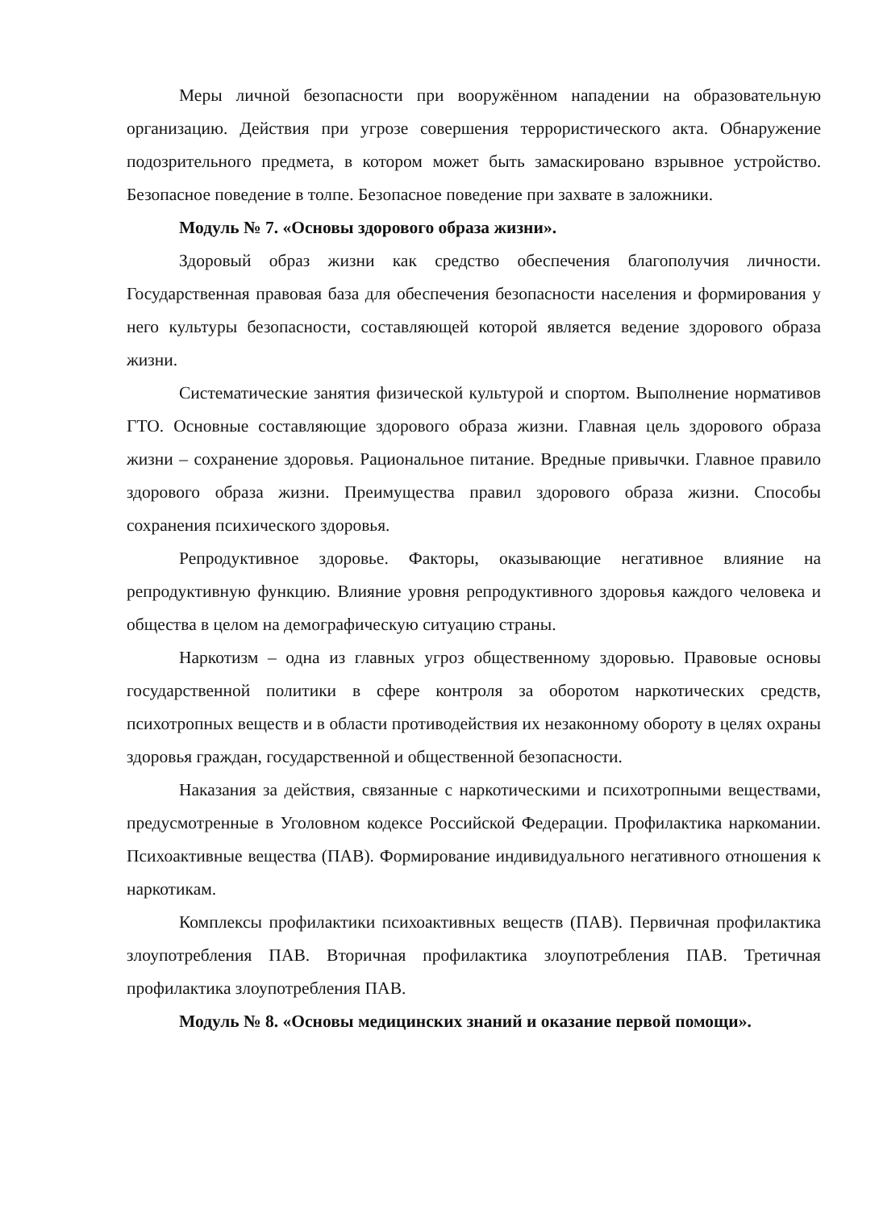Меры личной безопасности при вооружённом нападении на образовательную организацию. Действия при угрозе совершения террористического акта. Обнаружение подозрительного предмета, в котором может быть замаскировано взрывное устройство. Безопасное поведение в толпе. Безопасное поведение при захвате в заложники.
Модуль № 7. «Основы здорового образа жизни».
Здоровый образ жизни как средство обеспечения благополучия личности. Государственная правовая база для обеспечения безопасности населения и формирования у него культуры безопасности, составляющей которой является ведение здорового образа жизни.
Систематические занятия физической культурой и спортом. Выполнение нормативов ГТО. Основные составляющие здорового образа жизни. Главная цель здорового образа жизни – сохранение здоровья. Рациональное питание. Вредные привычки. Главное правило здорового образа жизни. Преимущества правил здорового образа жизни. Способы сохранения психического здоровья.
Репродуктивное здоровье. Факторы, оказывающие негативное влияние на репродуктивную функцию. Влияние уровня репродуктивного здоровья каждого человека и общества в целом на демографическую ситуацию страны.
Наркотизм – одна из главных угроз общественному здоровью. Правовые основы государственной политики в сфере контроля за оборотом наркотических средств, психотропных веществ и в области противодействия их незаконному обороту в целях охраны здоровья граждан, государственной и общественной безопасности.
Наказания за действия, связанные с наркотическими и психотропными веществами, предусмотренные в Уголовном кодексе Российской Федерации. Профилактика наркомании. Психоактивные вещества (ПАВ). Формирование индивидуального негативного отношения к наркотикам.
Комплексы профилактики психоактивных веществ (ПАВ). Первичная профилактика злоупотребления ПАВ. Вторичная профилактика злоупотребления ПАВ. Третичная профилактика злоупотребления ПАВ.
Модуль № 8. «Основы медицинских знаний и оказание первой помощи».